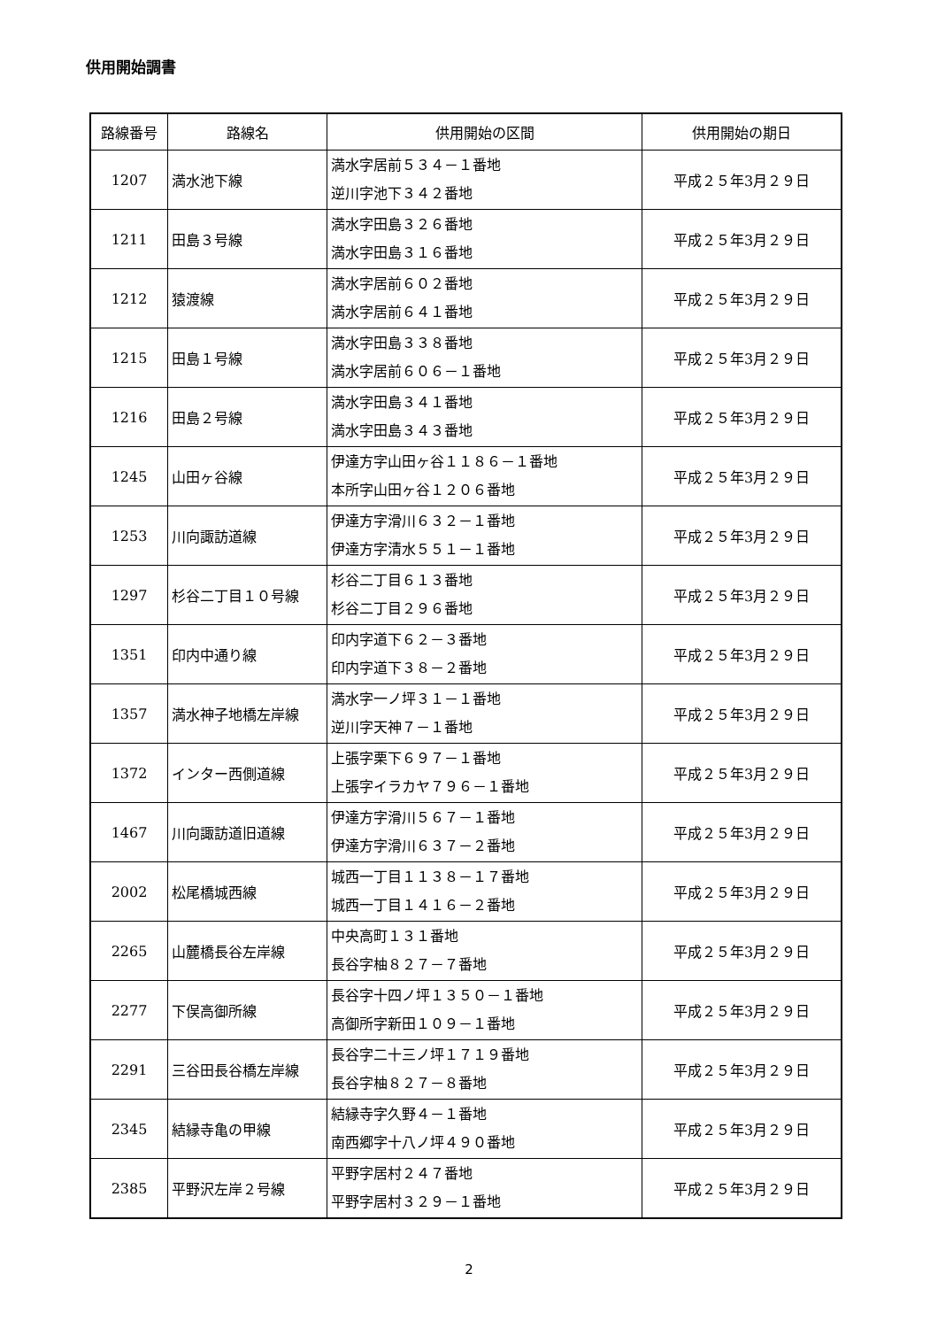供用開始調書
| 路線番号 | 路線名 | 供用開始の区間 | 供用開始の期日 |
| --- | --- | --- | --- |
| 1207 | 満水池下線 | 満水字居前５３４－１番地 逆川字池下３４２番地 | 平成２５年3月２９日 |
| 1211 | 田島３号線 | 満水字田島３２６番地 満水字田島３１６番地 | 平成２５年3月２９日 |
| 1212 | 猿渡線 | 満水字居前６０２番地 満水字居前６４１番地 | 平成２５年3月２９日 |
| 1215 | 田島１号線 | 満水字田島３３８番地 満水字居前６０６－１番地 | 平成２５年3月２９日 |
| 1216 | 田島２号線 | 満水字田島３４１番地 満水字田島３４３番地 | 平成２５年3月２９日 |
| 1245 | 山田ヶ谷線 | 伊達方字山田ヶ谷１１８６－１番地 本所字山田ヶ谷１２０６番地 | 平成２５年3月２９日 |
| 1253 | 川向諏訪道線 | 伊達方字滑川６３２－１番地 伊達方字清水５５１－１番地 | 平成２５年3月２９日 |
| 1297 | 杉谷二丁目１０号線 | 杉谷二丁目６１３番地 杉谷二丁目２９６番地 | 平成２５年3月２９日 |
| 1351 | 印内中通り線 | 印内字道下６２－３番地 印内字道下３８－２番地 | 平成２５年3月２９日 |
| 1357 | 満水神子地橋左岸線 | 満水字一ノ坪３１－１番地 逆川字天神７－１番地 | 平成２５年3月２９日 |
| 1372 | インター西側道線 | 上張字栗下６９７－１番地 上張字イラカヤ７９６－１番地 | 平成２５年3月２９日 |
| 1467 | 川向諏訪道旧道線 | 伊達方字滑川５６７－１番地 伊達方字滑川６３７－２番地 | 平成２５年3月２９日 |
| 2002 | 松尾橋城西線 | 城西一丁目１１３８－１７番地 城西一丁目１４１６－２番地 | 平成２５年3月２９日 |
| 2265 | 山麓橋長谷左岸線 | 中央高町１３１番地 長谷字柚８２７－７番地 | 平成２５年3月２９日 |
| 2277 | 下俣高御所線 | 長谷字十四ノ坪１３５０－１番地 高御所字新田１０９－１番地 | 平成２５年3月２９日 |
| 2291 | 三谷田長谷橋左岸線 | 長谷字二十三ノ坪１７１９番地 長谷字柚８２７－８番地 | 平成２５年3月２９日 |
| 2345 | 結縁寺亀の甲線 | 結縁寺字久野４－１番地 南西郷字十八ノ坪４９０番地 | 平成２５年3月２９日 |
| 2385 | 平野沢左岸２号線 | 平野字居村２４７番地 平野字居村３２９－１番地 | 平成２５年3月２９日 |
2